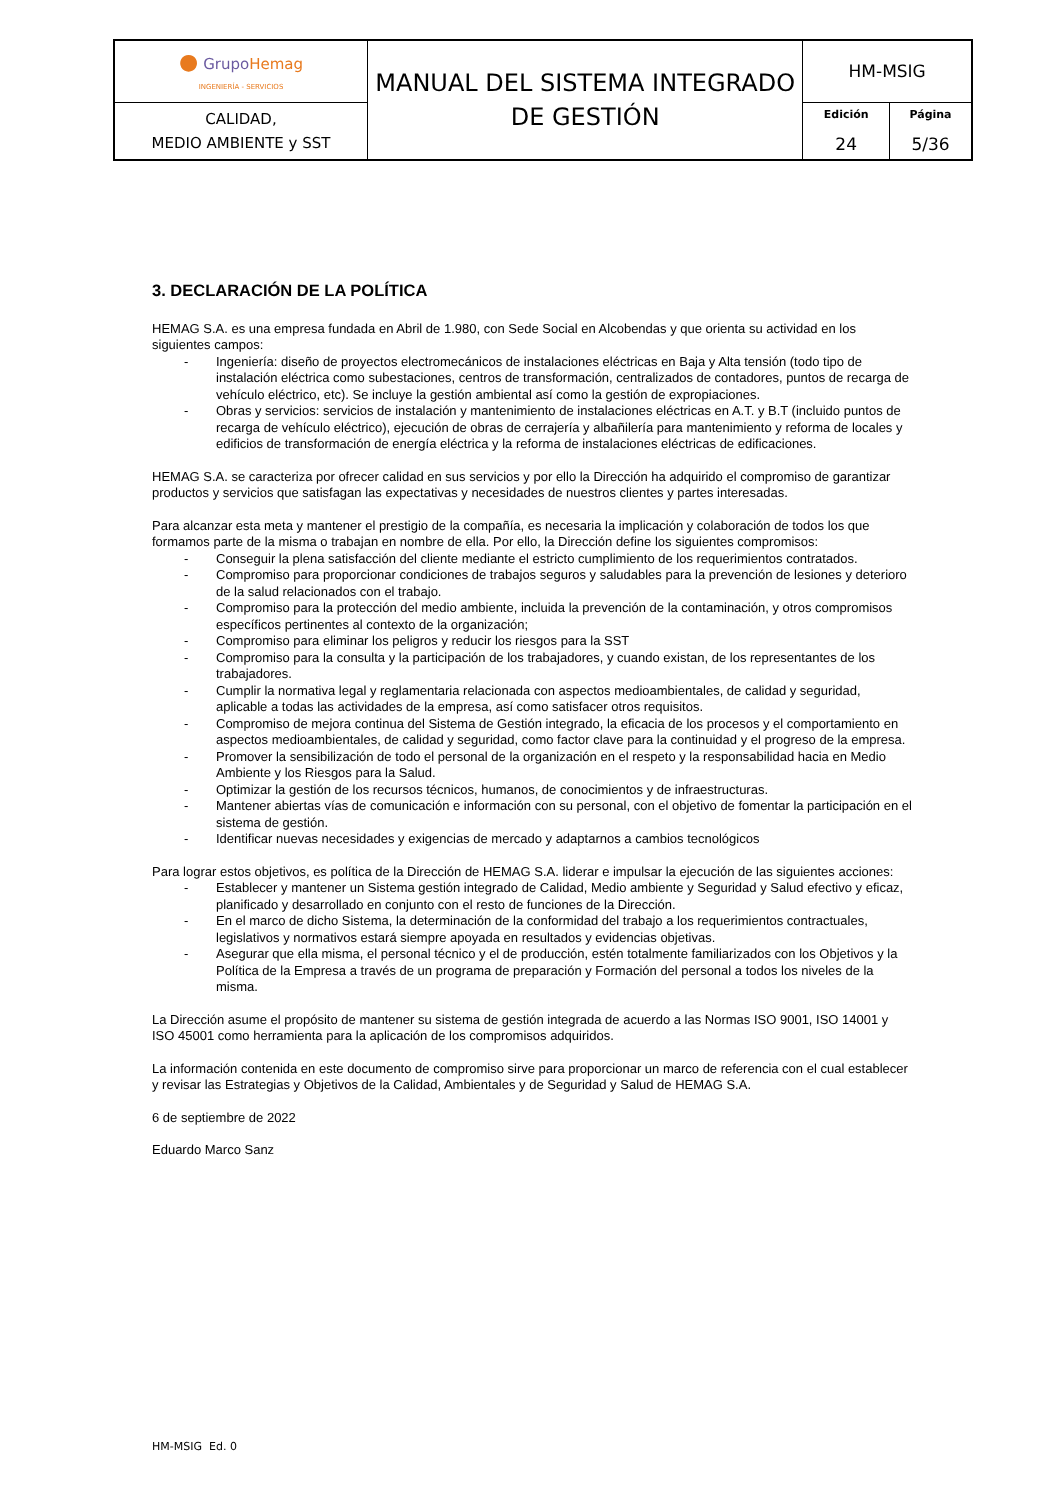| ● Grupo Hemag INGENIERÍA - SERVICIOS | MANUAL DEL SISTEMA INTEGRADO DE GESTIÓN | HM-MSIG | |
| CALIDAD, MEDIO AMBIENTE y SST | | Edición 24 | Página 5/36 |
3. DECLARACIÓN DE LA POLÍTICA
HEMAG S.A. es una empresa fundada en Abril de 1.980, con Sede Social en Alcobendas y que orienta su actividad en los siguientes campos:
- Ingeniería: diseño de proyectos electromecánicos de instalaciones eléctricas en Baja y Alta tensión (todo tipo de instalación eléctrica como subestaciones, centros de transformación, centralizados de contadores, puntos de recarga de vehículo eléctrico, etc). Se incluye la gestión ambiental así como la gestión de expropiaciones.
- Obras y servicios: servicios de instalación y mantenimiento de instalaciones eléctricas en A.T. y B.T (incluido puntos de recarga de vehículo eléctrico), ejecución de obras de cerrajería y albañilería para mantenimiento y reforma de locales y edificios de transformación de energía eléctrica y la reforma de instalaciones eléctricas de edificaciones.
HEMAG S.A. se caracteriza por ofrecer calidad en sus servicios y por ello la Dirección ha adquirido el compromiso de garantizar productos y servicios que satisfagan las expectativas y necesidades de nuestros clientes y partes interesadas.
Para alcanzar esta meta y mantener el prestigio de la compañía, es necesaria la implicación y colaboración de todos los que formamos parte de la misma o trabajan en nombre de ella. Por ello, la Dirección define los siguientes compromisos:
- Conseguir la plena satisfacción del cliente mediante el estricto cumplimiento de los requerimientos contratados.
- Compromiso para proporcionar condiciones de trabajos seguros y saludables para la prevención de lesiones y deterioro de la salud relacionados con el trabajo.
- Compromiso para la protección del medio ambiente, incluida la prevención de la contaminación, y otros compromisos específicos pertinentes al contexto de la organización;
- Compromiso para eliminar los peligros y reducir los riesgos para la SST
- Compromiso para la consulta y la participación de los trabajadores, y cuando existan, de los representantes de los trabajadores.
- Cumplir la normativa legal y reglamentaria relacionada con aspectos medioambientales, de calidad y seguridad, aplicable a todas las actividades de la empresa, así como satisfacer otros requisitos.
- Compromiso de mejora continua del Sistema de Gestión integrado, la eficacia de los procesos y el comportamiento en aspectos medioambientales, de calidad y seguridad, como factor clave para la continuidad y el progreso de la empresa.
- Promover la sensibilización de todo el personal de la organización en el respeto y la responsabilidad hacia en Medio Ambiente y los Riesgos para la Salud.
- Optimizar la gestión de los recursos técnicos, humanos, de conocimientos y de infraestructuras.
- Mantener abiertas vías de comunicación e información con su personal, con el objetivo de fomentar la participación en el sistema de gestión.
- Identificar nuevas necesidades y exigencias de mercado y adaptarnos a cambios tecnológicos
Para lograr estos objetivos, es política de la Dirección de HEMAG S.A. liderar e impulsar la ejecución de las siguientes acciones:
- Establecer y mantener un Sistema gestión integrado de Calidad, Medio ambiente y Seguridad y Salud efectivo y eficaz, planificado y desarrollado en conjunto con el resto de funciones de la Dirección.
- En el marco de dicho Sistema, la determinación de la conformidad del trabajo a los requerimientos contractuales, legislativos y normativos estará siempre apoyada en resultados y evidencias objetivas.
- Asegurar que ella misma, el personal técnico y el de producción, estén totalmente familiarizados con los Objetivos y la Política de la Empresa a través de un programa de preparación y Formación del personal a todos los niveles de la misma.
La Dirección asume el propósito de mantener su sistema de gestión integrada de acuerdo a las Normas ISO 9001, ISO 14001 y ISO 45001 como herramienta para la aplicación de los compromisos adquiridos.
La información contenida en este documento de compromiso sirve para proporcionar un marco de referencia con el cual establecer y revisar las Estrategias y Objetivos de la Calidad, Ambientales y de Seguridad y Salud de HEMAG S.A.
6 de septiembre de 2022
Eduardo Marco Sanz
HM-MSIG Ed. 0